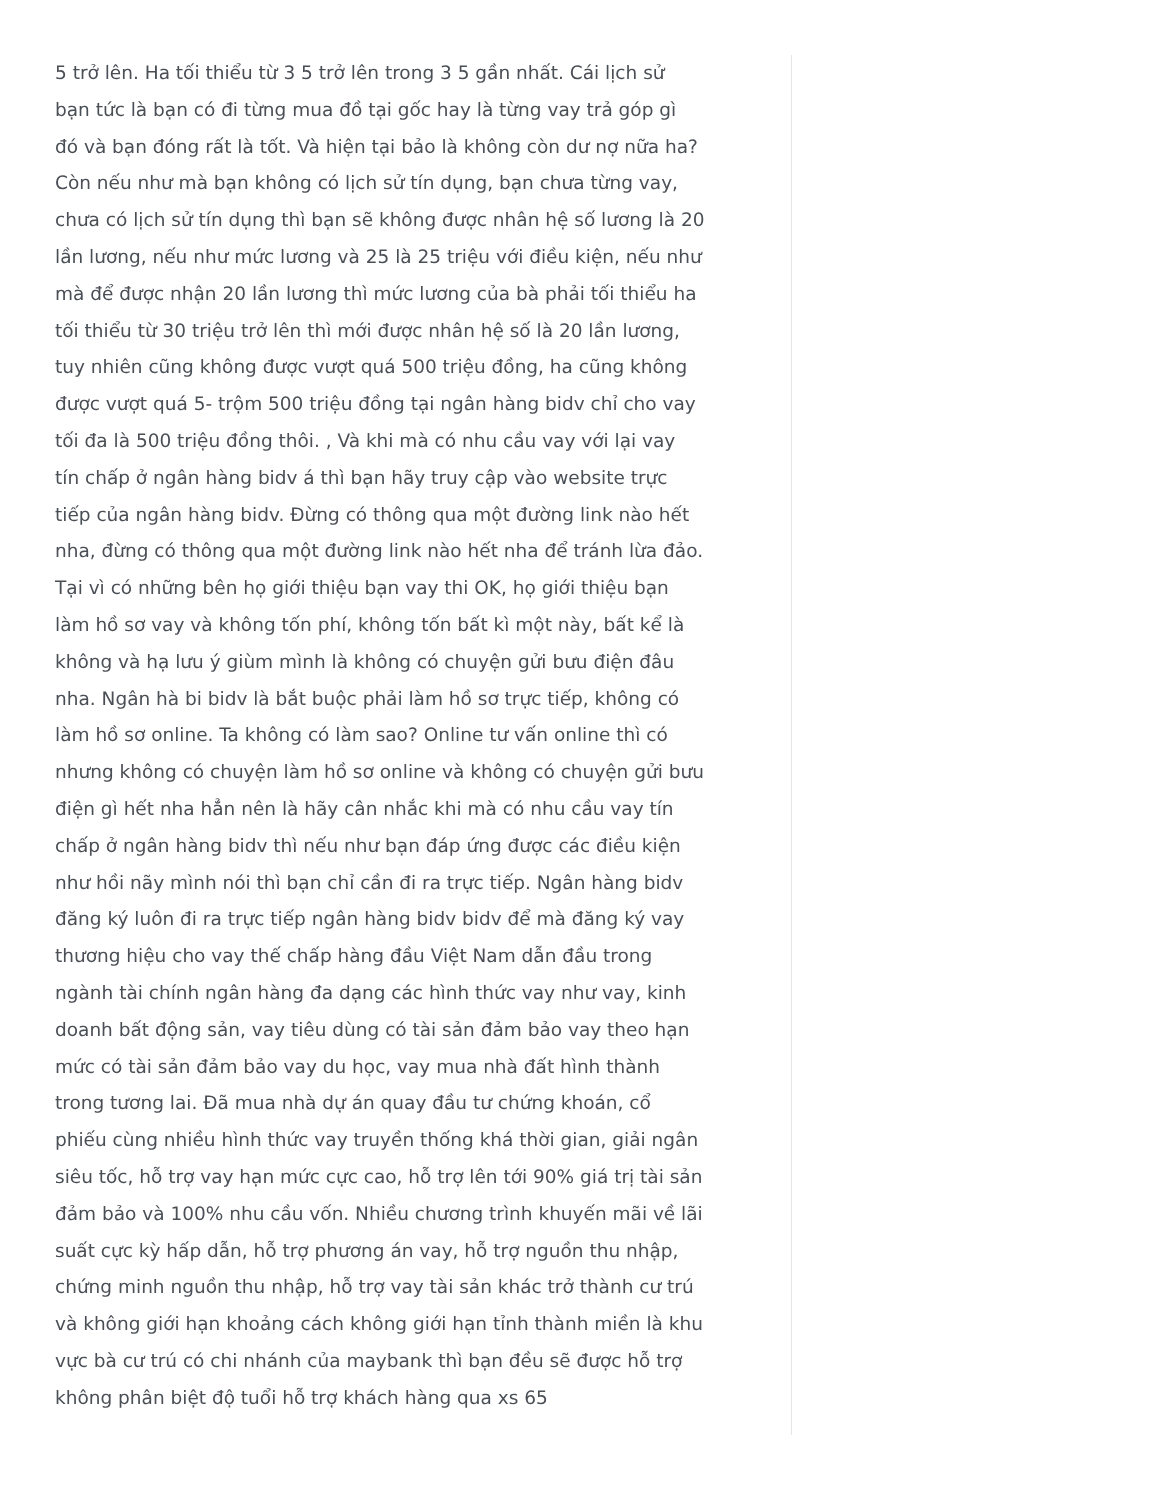5 trở lên. Ha tối thiểu từ 3 5 trở lên trong 3 5 gần nhất. Cái lịch sử bạn tức là bạn có đi từng mua đồ tại gốc hay là từng vay trả góp gì đó và bạn đóng rất là tốt. Và hiện tại bảo là không còn dư nợ nữa ha? Còn nếu như mà bạn không có lịch sử tín dụng, bạn chưa từng vay, chưa có lịch sử tín dụng thì bạn sẽ không được nhân hệ số lương là 20 lần lương, nếu như mức lương và 25 là 25 triệu với điều kiện, nếu như mà để được nhận 20 lần lương thì mức lương của bà phải tối thiểu ha tối thiểu từ 30 triệu trở lên thì mới được nhân hệ số là 20 lần lương, tuy nhiên cũng không được vượt quá 500 triệu đồng, ha cũng không được vượt quá 5- trộm 500 triệu đồng tại ngân hàng bidv chỉ cho vay tối đa là 500 triệu đồng thôi. , Và khi mà có nhu cầu vay với lại vay tín chấp ở ngân hàng bidv á thì bạn hãy truy cập vào website trực tiếp của ngân hàng bidv. Đừng có thông qua một đường link nào hết nha, đừng có thông qua một đường link nào hết nha để tránh lừa đảo. Tại vì có những bên họ giới thiệu bạn vay thi OK, họ giới thiệu bạn làm hồ sơ vay và không tốn phí, không tốn bất kì một này, bất kể là không và hạ lưu ý giùm mình là không có chuyện gửi bưu điện đâu nha. Ngân hà bi bidv là bắt buộc phải làm hồ sơ trực tiếp, không có làm hồ sơ online. Ta không có làm sao? Online tư vấn online thì có nhưng không có chuyện làm hồ sơ online và không có chuyện gửi bưu điện gì hết nha hẳn nên là hãy cân nhắc khi mà có nhu cầu vay tín chấp ở ngân hàng bidv thì nếu như bạn đáp ứng được các điều kiện như hồi nãy mình nói thì bạn chỉ cần đi ra trực tiếp. Ngân hàng bidv đăng ký luôn đi ra trực tiếp ngân hàng bidv bidv để mà đăng ký vay thương hiệu cho vay thế chấp hàng đầu Việt Nam dẫn đầu trong ngành tài chính ngân hàng đa dạng các hình thức vay như vay, kinh doanh bất động sản, vay tiêu dùng có tài sản đảm bảo vay theo hạn mức có tài sản đảm bảo vay du học, vay mua nhà đất hình thành trong tương lai. Đã mua nhà dự án quay đầu tư chứng khoán, cổ phiếu cùng nhiều hình thức vay truyền thống khá thời gian, giải ngân siêu tốc, hỗ trợ vay hạn mức cực cao, hỗ trợ lên tới 90% giá trị tài sản đảm bảo và 100% nhu cầu vốn. Nhiều chương trình khuyến mãi về lãi suất cực kỳ hấp dẫn, hỗ trợ phương án vay, hỗ trợ nguồn thu nhập, chứng minh nguồn thu nhập, hỗ trợ vay tài sản khác trở thành cư trú và không giới hạn khoảng cách không giới hạn tỉnh thành miền là khu vực bà cư trú có chi nhánh của maybank thì bạn đều sẽ được hỗ trợ không phân biệt độ tuổi hỗ trợ khách hàng qua xs 65